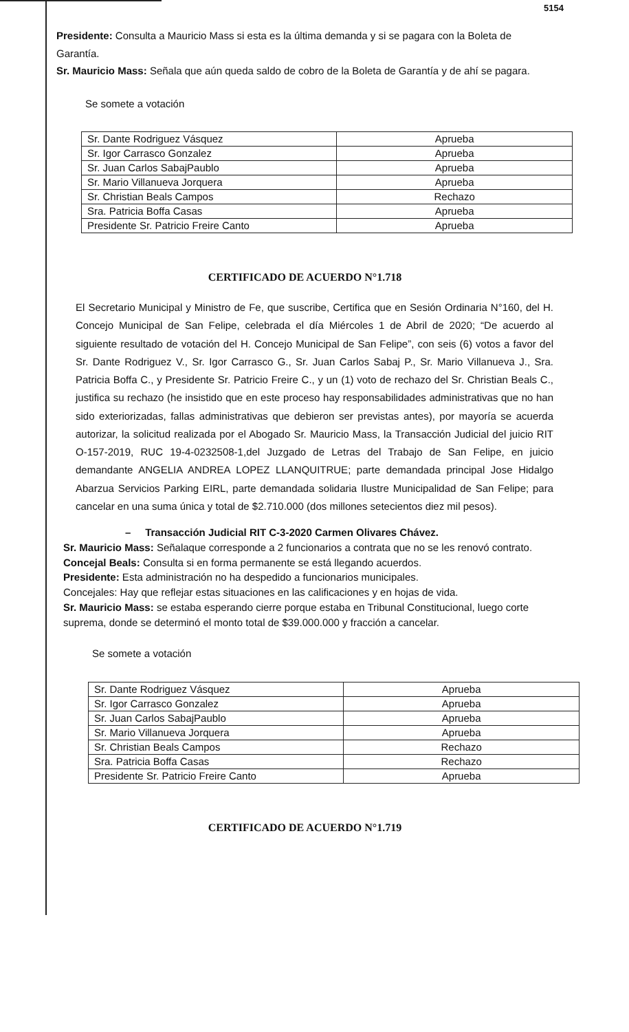5154
Presidente: Consulta a Mauricio Mass si esta es la última demanda y si se pagara con la Boleta de Garantía.
Sr. Mauricio Mass: Señala que aún queda saldo de cobro de la Boleta de Garantía y de ahí se pagara.
Se somete a votación
| Sr. Dante Rodriguez Vásquez | Aprueba |
| Sr. Igor Carrasco Gonzalez | Aprueba |
| Sr. Juan Carlos SabajPaublo | Aprueba |
| Sr. Mario Villanueva Jorquera | Aprueba |
| Sr. Christian Beals Campos | Rechazo |
| Sra. Patricia Boffa Casas | Aprueba |
| Presidente Sr. Patricio Freire Canto | Aprueba |
CERTIFICADO DE ACUERDO N°1.718
El Secretario Municipal y Ministro de Fe, que suscribe, Certifica que en Sesión Ordinaria N°160, del H. Concejo Municipal de San Felipe, celebrada el día Miércoles 1 de Abril de 2020; “De acuerdo al siguiente resultado de votación del H. Concejo Municipal de San Felipe”, con seis (6) votos a favor del Sr. Dante Rodriguez V., Sr. Igor Carrasco G., Sr. Juan Carlos Sabaj P., Sr. Mario Villanueva J., Sra. Patricia Boffa C., y Presidente Sr. Patricio Freire C., y un (1) voto de rechazo del Sr. Christian Beals C., justifica su rechazo (he insistido que en este proceso hay responsabilidades administrativas que no han sido exteriorizadas, fallas administrativas que debieron ser previstas antes), por mayoría se acuerda autorizar, la solicitud realizada por el Abogado Sr. Mauricio Mass, la Transacción Judicial del juicio RIT O-157-2019, RUC 19-4-0232508-1,del Juzgado de Letras del Trabajo de San Felipe, en juicio demandante ANGELIA ANDREA LOPEZ LLANQUITRUE; parte demandada principal Jose Hidalgo Abarzua Servicios Parking EIRL, parte demandada solidaria Ilustre Municipalidad de San Felipe; para cancelar en una suma única y total de $2.710.000 (dos millones setecientos diez mil pesos).
– Transacción Judicial RIT C-3-2020 Carmen Olivares Chávez.
Sr. Mauricio Mass: Señalaque corresponde a 2 funcionarios a contrata que no se les renovó contrato.
Concejal Beals: Consulta si en forma permanente se está llegando acuerdos.
Presidente: Esta administración no ha despedido a funcionarios municipales.
Concejales: Hay que reflejar estas situaciones en las calificaciones y en hojas de vida.
Sr. Mauricio Mass: se estaba esperando cierre porque estaba en Tribunal Constitucional, luego corte suprema, donde se determinó el monto total de $39.000.000 y fracción a cancelar.
Se somete a votación
| Sr. Dante Rodriguez Vásquez | Aprueba |
| Sr. Igor Carrasco Gonzalez | Aprueba |
| Sr. Juan Carlos SabajPaublo | Aprueba |
| Sr. Mario Villanueva Jorquera | Aprueba |
| Sr. Christian Beals Campos | Rechazo |
| Sra. Patricia Boffa Casas | Rechazo |
| Presidente Sr. Patricio Freire Canto | Aprueba |
CERTIFICADO DE ACUERDO N°1.719